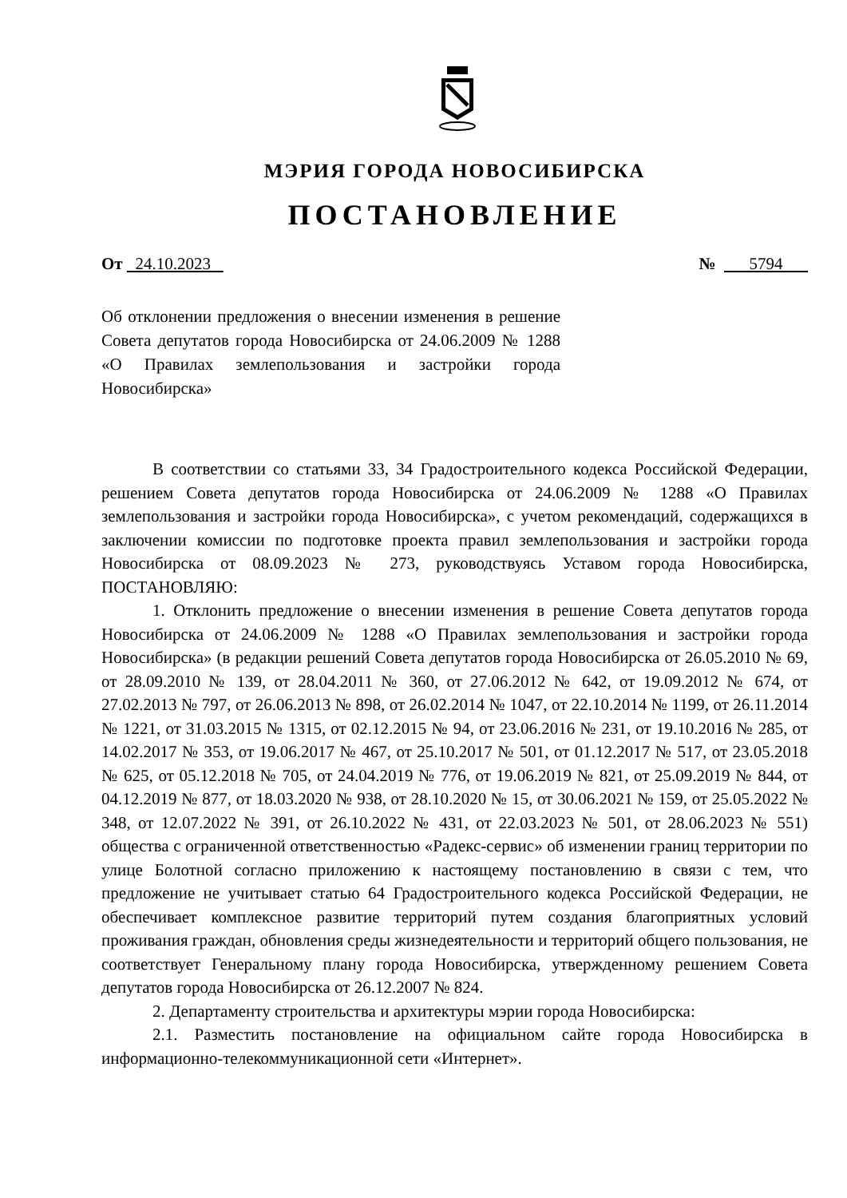МЭРИЯ ГОРОДА НОВОСИБИРСКА
ПОСТАНОВЛЕНИЕ
От 24.10.2023 № 5794
Об отклонении предложения о внесении изменения в решение Совета депутатов города Новосибирска от 24.06.2009 № 1288 «О Правилах землепользования и застройки города Новосибирска»
В соответствии со статьями 33, 34 Градостроительного кодекса Российской Федерации, решением Совета депутатов города Новосибирска от 24.06.2009 № 1288 «О Правилах землепользования и застройки города Новосибирска», с учетом рекомендаций, содержащихся в заключении комиссии по подготовке проекта правил землепользования и застройки города Новосибирска от 08.09.2023 № 273, руководствуясь Уставом города Новосибирска, ПОСТАНОВЛЯЮ:
1. Отклонить предложение о внесении изменения в решение Совета депутатов города Новосибирска от 24.06.2009 № 1288 «О Правилах землепользования и застройки города Новосибирска» (в редакции решений Совета депутатов города Новосибирска от 26.05.2010 № 69, от 28.09.2010 № 139, от 28.04.2011 № 360, от 27.06.2012 № 642, от 19.09.2012 № 674, от 27.02.2013 № 797, от 26.06.2013 № 898, от 26.02.2014 № 1047, от 22.10.2014 № 1199, от 26.11.2014 № 1221, от 31.03.2015 № 1315, от 02.12.2015 № 94, от 23.06.2016 № 231, от 19.10.2016 № 285, от 14.02.2017 № 353, от 19.06.2017 № 467, от 25.10.2017 № 501, от 01.12.2017 № 517, от 23.05.2018 № 625, от 05.12.2018 № 705, от 24.04.2019 № 776, от 19.06.2019 № 821, от 25.09.2019 № 844, от 04.12.2019 № 877, от 18.03.2020 № 938, от 28.10.2020 № 15, от 30.06.2021 № 159, от 25.05.2022 № 348, от 12.07.2022 № 391, от 26.10.2022 № 431, от 22.03.2023 № 501, от 28.06.2023 № 551) общества с ограниченной ответственностью «Радекс-сервис» об изменении границ территории по улице Болотной согласно приложению к настоящему постановлению в связи с тем, что предложение не учитывает статью 64 Градостроительного кодекса Российской Федерации, не обеспечивает комплексное развитие территорий путем создания благоприятных условий проживания граждан, обновления среды жизнедеятельности и территорий общего пользования, не соответствует Генеральному плану города Новосибирска, утвержденному решением Совета депутатов города Новосибирска от 26.12.2007 № 824.
2. Департаменту строительства и архитектуры мэрии города Новосибирска:
2.1. Разместить постановление на официальном сайте города Новосибирска в информационно-телекоммуникационной сети «Интернет».